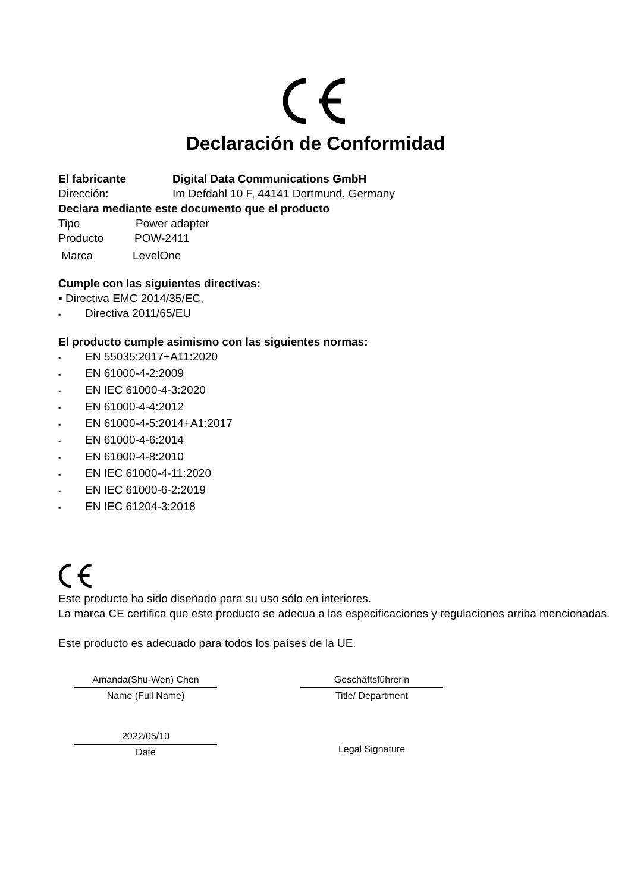Declaración de Conformidad
El fabricante Digital Data Communications GmbH
Dirección: Im Defdahl 10 F, 44141 Dortmund, Germany
Declara mediante este documento que el producto
Tipo Power adapter
Producto POW-2411
Marca LevelOne
Cumple con las siguientes directivas:
▪ Directiva EMC 2014/35/EC,
▪ Directiva 2011/65/EU
El producto cumple asimismo con las siguientes normas:
▪ EN 55035:2017+A11:2020
▪ EN 61000-4-2:2009
▪ EN IEC 61000-4-3:2020
▪ EN 61000-4-4:2012
▪ EN 61000-4-5:2014+A1:2017
▪ EN 61000-4-6:2014
▪ EN 61000-4-8:2010
▪ EN IEC 61000-4-11:2020
▪ EN IEC 61000-6-2:2019
▪ EN IEC 61204-3:2018
Este producto ha sido diseñado para su uso sólo en interiores.
La marca CE certifica que este producto se adecua a las especificaciones y regulaciones arriba mencionadas.
Este producto es adecuado para todos los países de la UE.
Amanda(Shu-Wen) Chen
Name (Full Name)
2022/05/10
Date
Geschäftsführerin
Title/ Department
Legal Signature